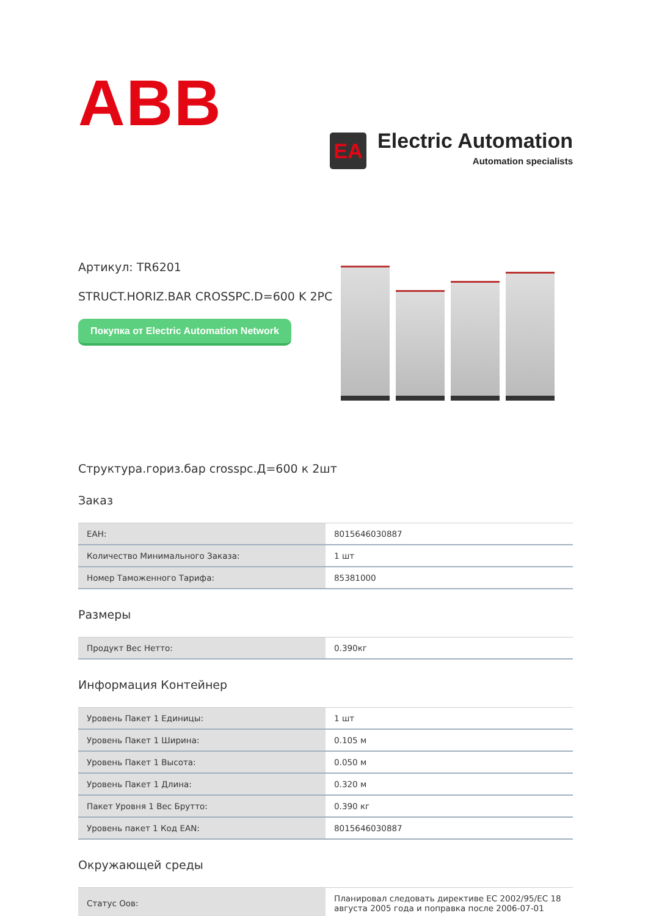ABB
EA
Electric Automation
Automation specialists
Артикул: TR6201
STRUCT.HORIZ.BAR CROSSPC.D=600 K 2PC
Покупка от Electric Automation Network
Структура.гориз.бар crosspc.Д=600 к 2шт
Заказ
| ЕАН: | 8015646030887 |
| Количество Минимального Заказа: | 1 шт |
| Номер Таможенного Тарифа: | 85381000 |
Размеры
| Продукт Вес Нетто: | 0.390кг |
Информация Контейнер
| Уровень Пакет 1 Единицы: | 1 шт |
| Уровень Пакет 1 Ширина: | 0.105 м |
| Уровень Пакет 1 Высота: | 0.050 м |
| Уровень Пакет 1 Длина: | 0.320 м |
| Пакет Уровня 1 Вес Брутто: | 0.390 кг |
| Уровень пакет 1 Код EAN: | 8015646030887 |
Окружающей среды
| Статус Оов: | Планировал следовать директиве ЕС 2002/95/ЕС 18 августа 2005 года и поправка после 2006-07-01 |